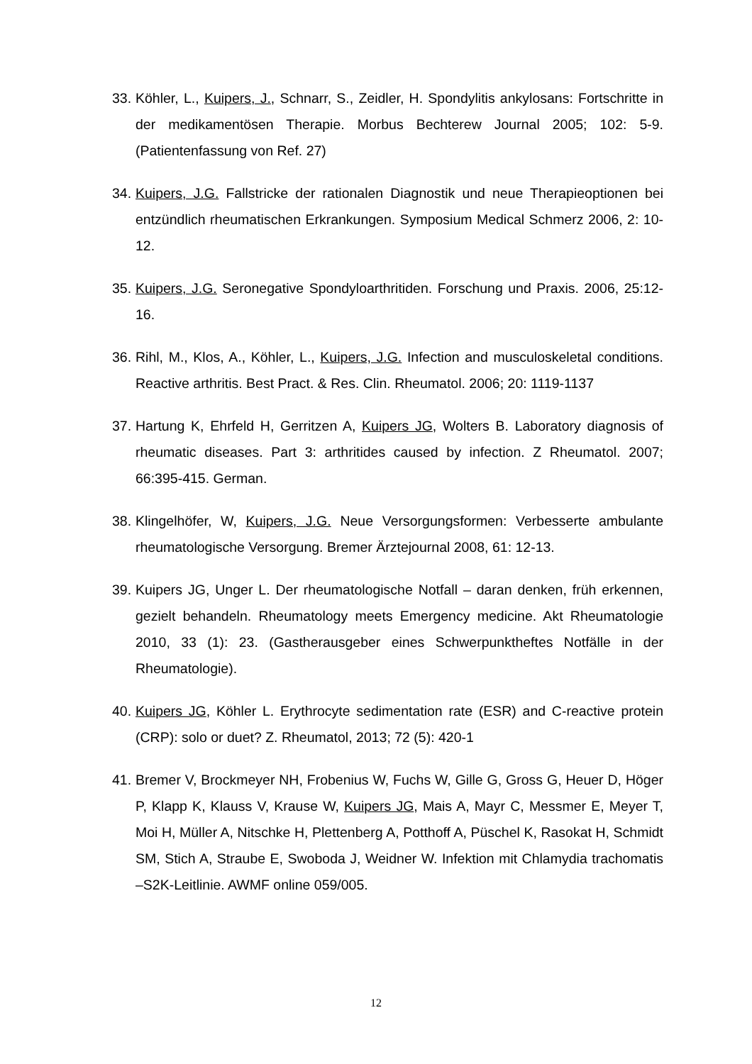33.
Köhler, L., Kuipers, J., Schnarr, S., Zeidler, H. Spondylitis ankylosans: Fortschritte in der medikamentösen Therapie. Morbus Bechterew Journal 2005; 102: 5-9. (Patientenfassung von Ref. 27)
34.
Kuipers, J.G. Fallstricke der rationalen Diagnostik und neue Therapieoptionen bei entzündlich rheumatischen Erkrankungen. Symposium Medical Schmerz 2006, 2: 10-12.
35.
Kuipers, J.G. Seronegative Spondyloarthritiden. Forschung und Praxis. 2006, 25:12-16.
36.
Rihl, M., Klos, A., Köhler, L., Kuipers, J.G. Infection and musculoskeletal conditions. Reactive arthritis. Best Pract. & Res. Clin. Rheumatol. 2006; 20: 1119-1137
37.
Hartung K, Ehrfeld H, Gerritzen A, Kuipers JG, Wolters B. Laboratory diagnosis of rheumatic diseases. Part 3: arthritides caused by infection. Z Rheumatol. 2007; 66:395-415. German.
38.
Klingelhöfer, W, Kuipers, J.G. Neue Versorgungsformen: Verbesserte ambulante rheumatologische Versorgung. Bremer Ärztejournal 2008, 61: 12-13.
39.
Kuipers JG, Unger L. Der rheumatologische Notfall – daran denken, früh erkennen, gezielt behandeln. Rheumatology meets Emergency medicine. Akt Rheumatologie 2010, 33 (1): 23. (Gastherausgeber eines Schwerpunktheftes Notfälle in der Rheumatologie).
40.
Kuipers JG, Köhler L. Erythrocyte sedimentation rate (ESR) and C-reactive protein (CRP): solo or duet? Z. Rheumatol, 2013; 72 (5): 420-1
41.
Bremer V, Brockmeyer NH, Frobenius W, Fuchs W, Gille G, Gross G, Heuer D, Höger P, Klapp K, Klauss V, Krause W, Kuipers JG, Mais A, Mayr C, Messmer E, Meyer T, Moi H, Müller A, Nitschke H, Plettenberg A, Potthoff A, Püschel K, Rasokat H, Schmidt SM, Stich A, Straube E, Swoboda J, Weidner W. Infektion mit Chlamydia trachomatis –S2K-Leitlinie. AWMF online 059/005.
12